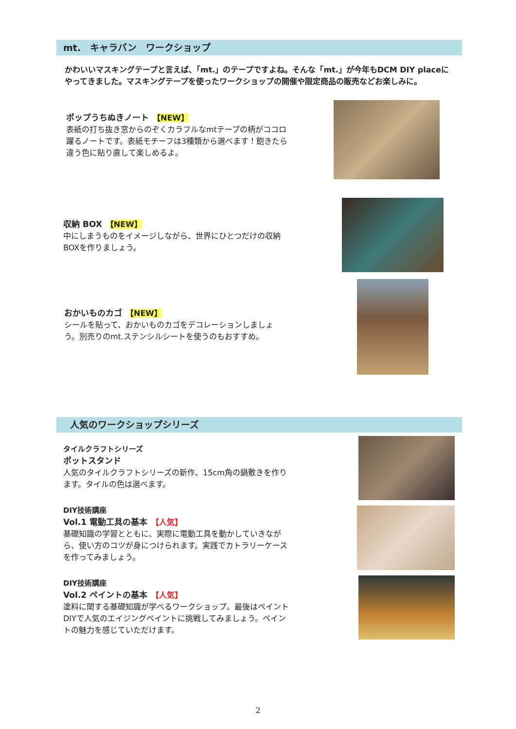mt.　キャラバン　ワークショップ
かわいいマスキングテープと言えば、「mt.」のテープですよね。そんな「mt.」が今年もDCM DIY placeにやってきました。マスキングテープを使ったワークショップの開催や限定商品の販売などお楽しみに。
ポップうちぬきノート　【NEW】
表紙の打ち抜き窓からのぞくカラフルなmtテープの柄がココロ躍るノートです。表紙モチーフは3種類から選べます！飽きたら違う色に貼り直して楽しめるよ。
収納 BOX　【NEW】
中にしまうものをイメージしながら、世界にひとつだけの収納BOXを作りましょう。
おかいものカゴ　【NEW】
シールを貼って、おかいものカゴをデコレーションしましょう。別売りのmt.ステンシルシートを使うのもおすすめ。
人気のワークショップシリーズ
タイルクラフトシリーズ
ポットスタンド
人気のタイルクラフトシリーズの新作、15cm角の鍋敷きを作ります。タイルの色は選べます。
DIY技術講座
Vol.1 電動工具の基本　【人気】
基礎知識の学習とともに、実際に電動工具を動かしていきながら、使い方のコツが身につけられます。実践でカトラリーケースを作ってみましょう。
DIY技術講座
Vol.2 ペイントの基本　【人気】
塗料に関する基礎知識が学べるワークショップ。最後はペイントDIYで人気のエイジングペイントに挑戦してみましょう。ペイントの魅力を感じていただけます。
2